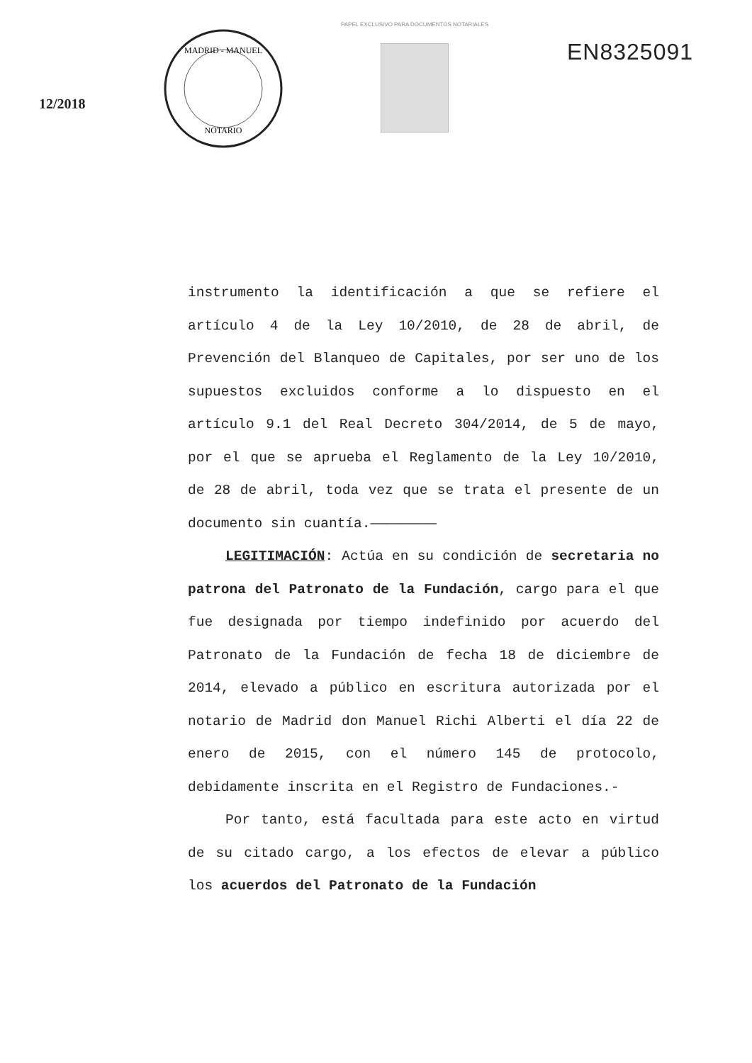12/2018
MADRID - MANUEL
NOTARIO
PAPEL EXCLUSIVO PARA DOCUMENTOS NOTARIALES
EN8325091
instrumento la identificación a que se refiere el artículo 4 de la Ley 10/2010, de 28 de abril, de Prevención del Blanqueo de Capitales, por ser uno de los supuestos excluidos conforme a lo dispuesto en el artículo 9.1 del Real Decreto 304/2014, de 5 de mayo, por el que se aprueba el Reglamento de la Ley 10/2010, de 28 de abril, toda vez que se trata el presente de un documento sin cuantía.————————
LEGITIMACIÓN: Actúa en su condición de secretaria no patrona del Patronato de la Fundación, cargo para el que fue designada por tiempo indefinido por acuerdo del Patronato de la Fundación de fecha 18 de diciembre de 2014, elevado a público en escritura autorizada por el notario de Madrid don Manuel Richi Alberti el día 22 de enero de 2015, con el número 145 de protocolo, debidamente inscrita en el Registro de Fundaciones.-
Por tanto, está facultada para este acto en virtud de su citado cargo, a los efectos de elevar a público los acuerdos del Patronato de la Fundación